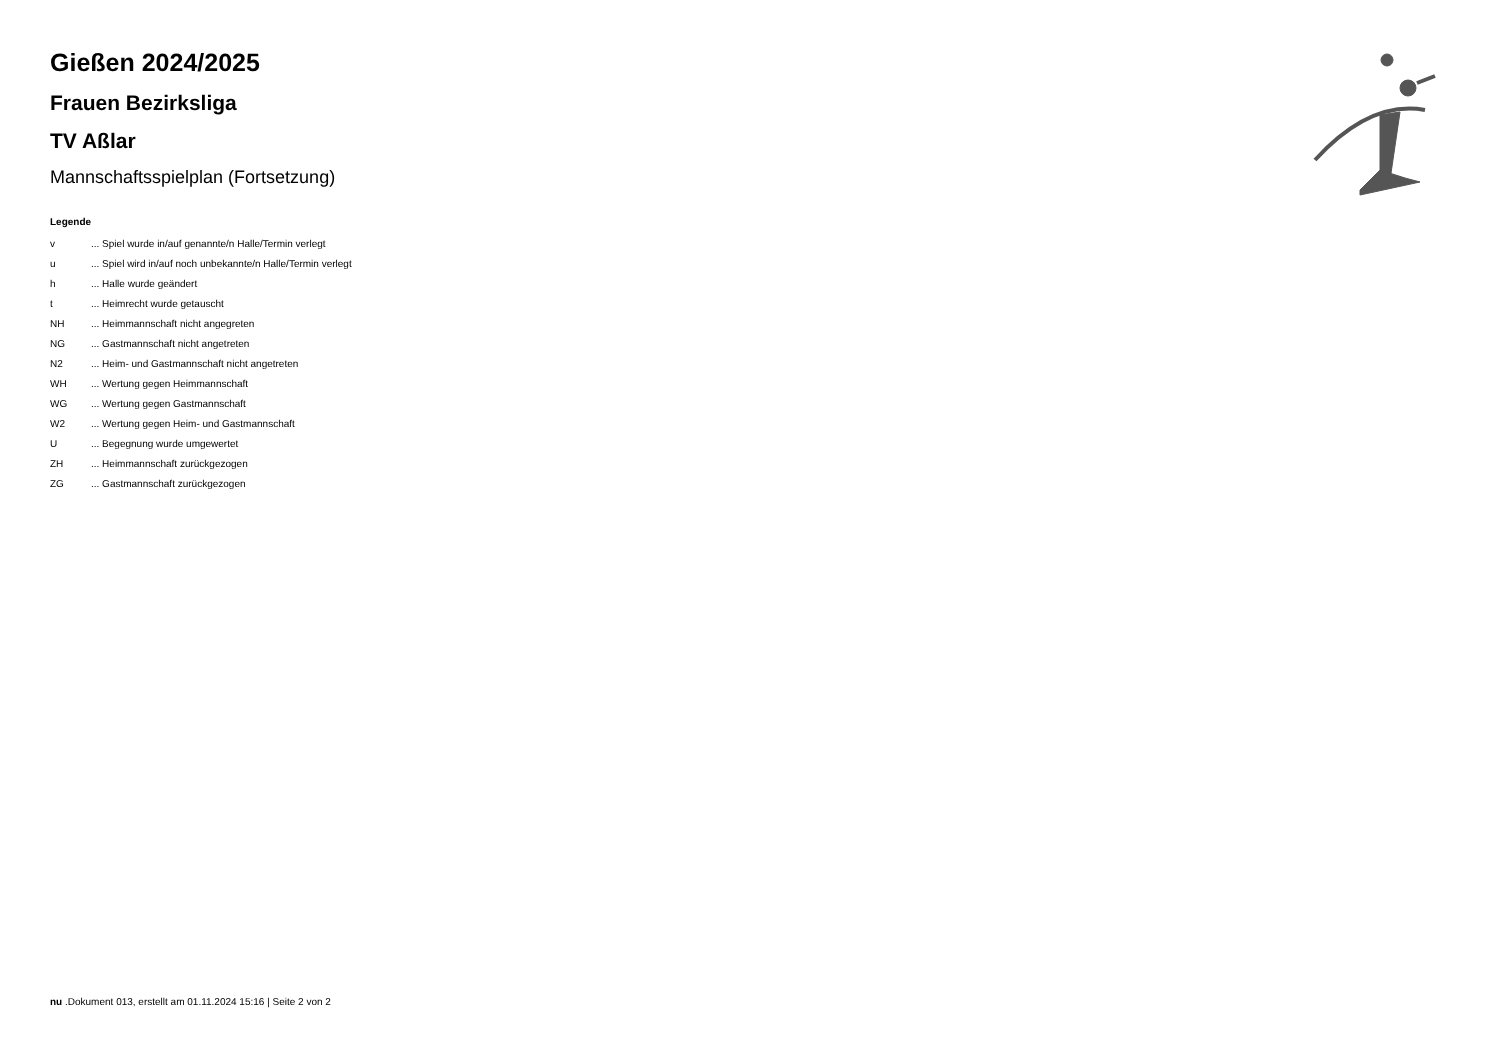Gießen 2024/2025
Frauen Bezirksliga
TV Aßlar
Mannschaftsspielplan (Fortsetzung)
Legende
| v | ... Spiel wurde in/auf genannte/n Halle/Termin verlegt |
| u | ... Spiel wird in/auf noch unbekannte/n Halle/Termin verlegt |
| h | ... Halle wurde geändert |
| t | ... Heimrecht wurde getauscht |
| NH | ... Heimmannschaft nicht angegreten |
| NG | ... Gastmannschaft nicht angetreten |
| N2 | ... Heim- und Gastmannschaft nicht angetreten |
| WH | ... Wertung gegen Heimmannschaft |
| WG | ... Wertung gegen Gastmannschaft |
| W2 | ... Wertung gegen Heim- und Gastmannschaft |
| U | ... Begegnung wurde umgewertet |
| ZH | ... Heimmannschaft zurückgezogen |
| ZG | ... Gastmannschaft zurückgezogen |
nu .Dokument 013, erstellt am 01.11.2024 15:16 | Seite 2 von 2